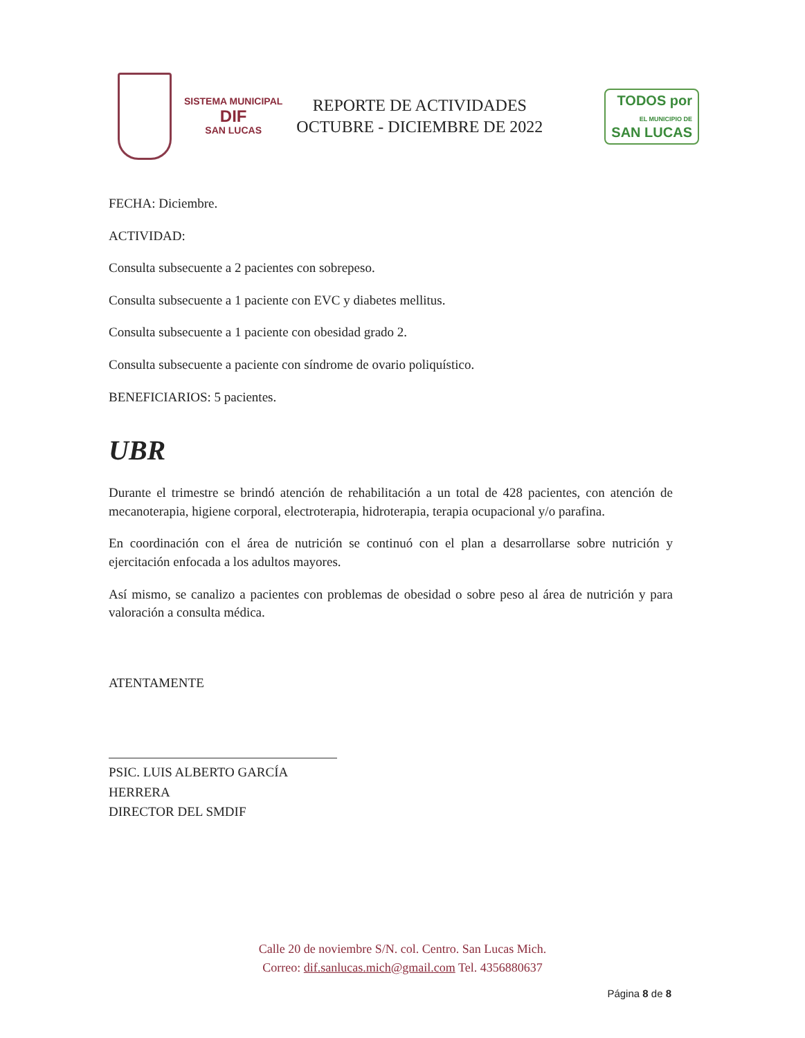SISTEMA MUNICIPAL
DIF
SAN LUCAS
REPORTE DE ACTIVIDADES
OCTUBRE - DICIEMBRE DE 2022
TODOS por
EL MUNICIPIO DE
SAN LUCAS
FECHA: Diciembre.
ACTIVIDAD:
Consulta subsecuente a 2 pacientes con sobrepeso.
Consulta subsecuente a 1 paciente con EVC y diabetes mellitus.
Consulta subsecuente a 1 paciente con obesidad grado 2.
Consulta subsecuente a paciente con síndrome de ovario poliquístico.
BENEFICIARIOS: 5 pacientes.
UBR
Durante el trimestre se brindó atención de rehabilitación a un total de 428 pacientes, con atención de mecanoterapia, higiene corporal, electroterapia, hidroterapia, terapia ocupacional y/o parafina.
En coordinación con el área de nutrición se continuó con el plan a desarrollarse sobre nutrición y ejercitación enfocada a los adultos mayores.
Así mismo, se canalizo a pacientes con problemas de obesidad o sobre peso al área de nutrición y para valoración a consulta médica.
ATENTAMENTE
PSIC. LUIS ALBERTO GARCÍA HERRERA
DIRECTOR DEL SMDIF
Calle 20 de noviembre S/N. col. Centro. San Lucas Mich.
Correo: dif.sanlucas.mich@gmail.com Tel. 4356880637
Página 8 de 8